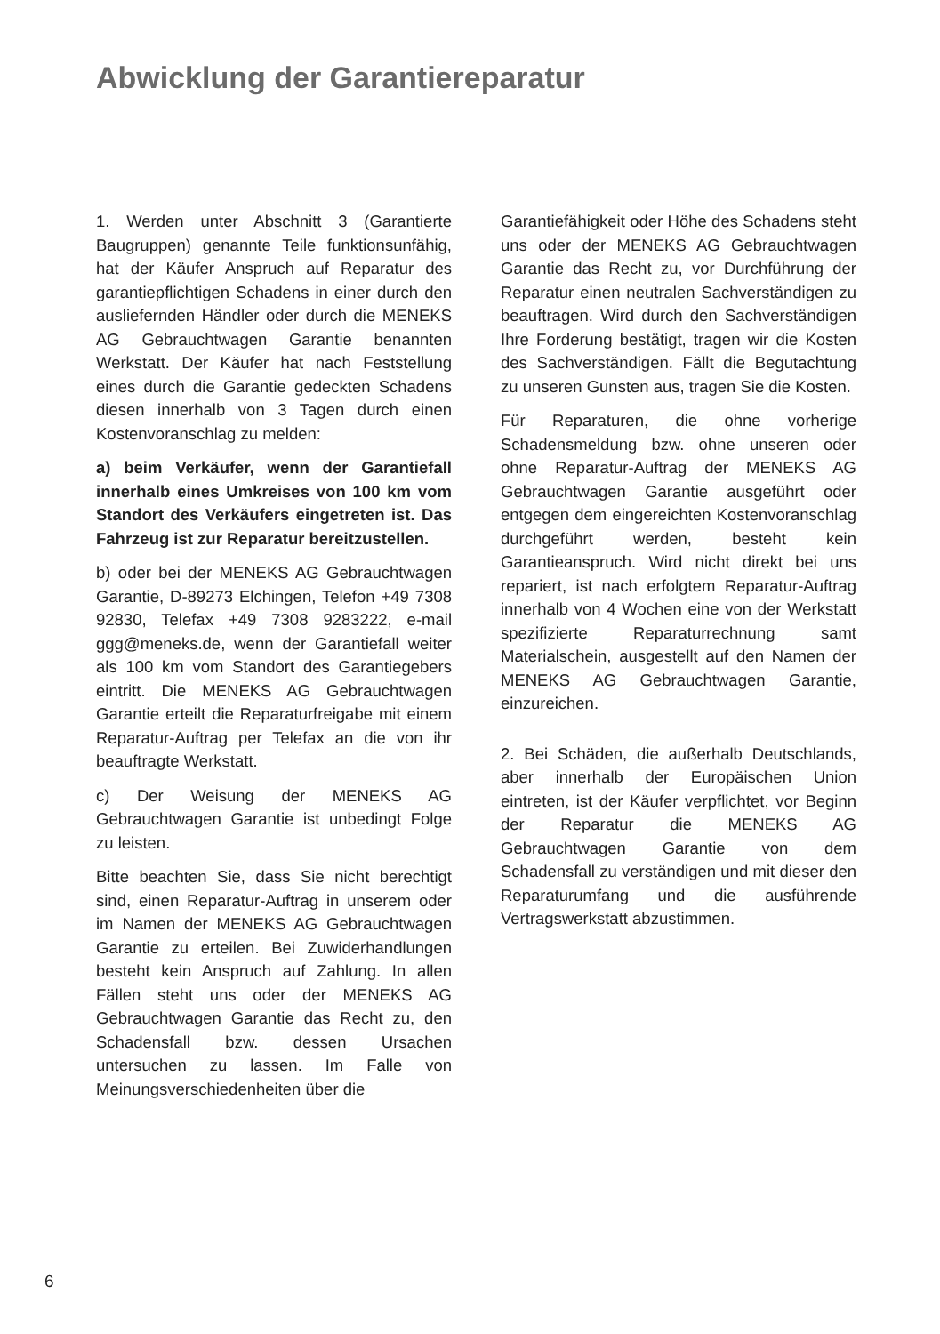Abwicklung der Garantiereparatur
1. Werden unter Abschnitt 3 (Garantierte Baugruppen) genannte Teile funktionsunfähig, hat der Käufer Anspruch auf Reparatur des garantiepflichtigen Schadens in einer durch den ausliefernden Händler oder durch die MENEKS AG Gebrauchtwagen Garantie benannten Werkstatt. Der Käufer hat nach Feststellung eines durch die Garantie gedeckten Schadens diesen innerhalb von 3 Tagen durch einen Kostenvoranschlag zu melden:
a) beim Verkäufer, wenn der Garantiefall innerhalb eines Umkreises von 100 km vom Standort des Verkäufers eingetreten ist. Das Fahrzeug ist zur Reparatur bereitzustellen.
b) oder bei der MENEKS AG Gebrauchtwagen Garantie, D-89273 Elchingen, Telefon +49 7308 92830, Telefax +49 7308 9283222, e-mail ggg@meneks.de, wenn der Garantiefall weiter als 100 km vom Standort des Garantiegebers eintritt. Die MENEKS AG Gebrauchtwagen Garantie erteilt die Reparaturfreigabe mit einem Reparatur-Auftrag per Telefax an die von ihr beauftragte Werkstatt.
c) Der Weisung der MENEKS AG Gebrauchtwagen Garantie ist unbedingt Folge zu leisten.
Bitte beachten Sie, dass Sie nicht berechtigt sind, einen Reparatur-Auftrag in unserem oder im Namen der MENEKS AG Gebrauchtwagen Garantie zu erteilen. Bei Zuwiderhandlungen besteht kein Anspruch auf Zahlung. In allen Fällen steht uns oder der MENEKS AG Gebrauchtwagen Garantie das Recht zu, den Schadensfall bzw. dessen Ursachen untersuchen zu lassen. Im Falle von Meinungsverschiedenheiten über die
Garantiefähigkeit oder Höhe des Schadens steht uns oder der MENEKS AG Gebrauchtwagen Garantie das Recht zu, vor Durchführung der Reparatur einen neutralen Sachverständigen zu beauftragen. Wird durch den Sachverständigen Ihre Forderung bestätigt, tragen wir die Kosten des Sachverständigen. Fällt die Begutachtung zu unseren Gunsten aus, tragen Sie die Kosten.
Für Reparaturen, die ohne vorherige Schadensmeldung bzw. ohne unseren oder ohne Reparatur-Auftrag der MENEKS AG Gebrauchtwagen Garantie ausgeführt oder entgegen dem eingereichten Kostenvoranschlag durchgeführt werden, besteht kein Garantieanspruch. Wird nicht direkt bei uns repariert, ist nach erfolgtem Reparatur-Auftrag innerhalb von 4 Wochen eine von der Werkstatt spezifizierte Reparaturrechnung samt Materialschein, ausgestellt auf den Namen der MENEKS AG Gebrauchtwagen Garantie, einzureichen.
2. Bei Schäden, die außerhalb Deutschlands, aber innerhalb der Europäischen Union eintreten, ist der Käufer verpflichtet, vor Beginn der Reparatur die MENEKS AG Gebrauchtwagen Garantie von dem Schadensfall zu verständigen und mit dieser den Reparaturumfang und die ausführende Vertragswerkstatt abzustimmen.
6